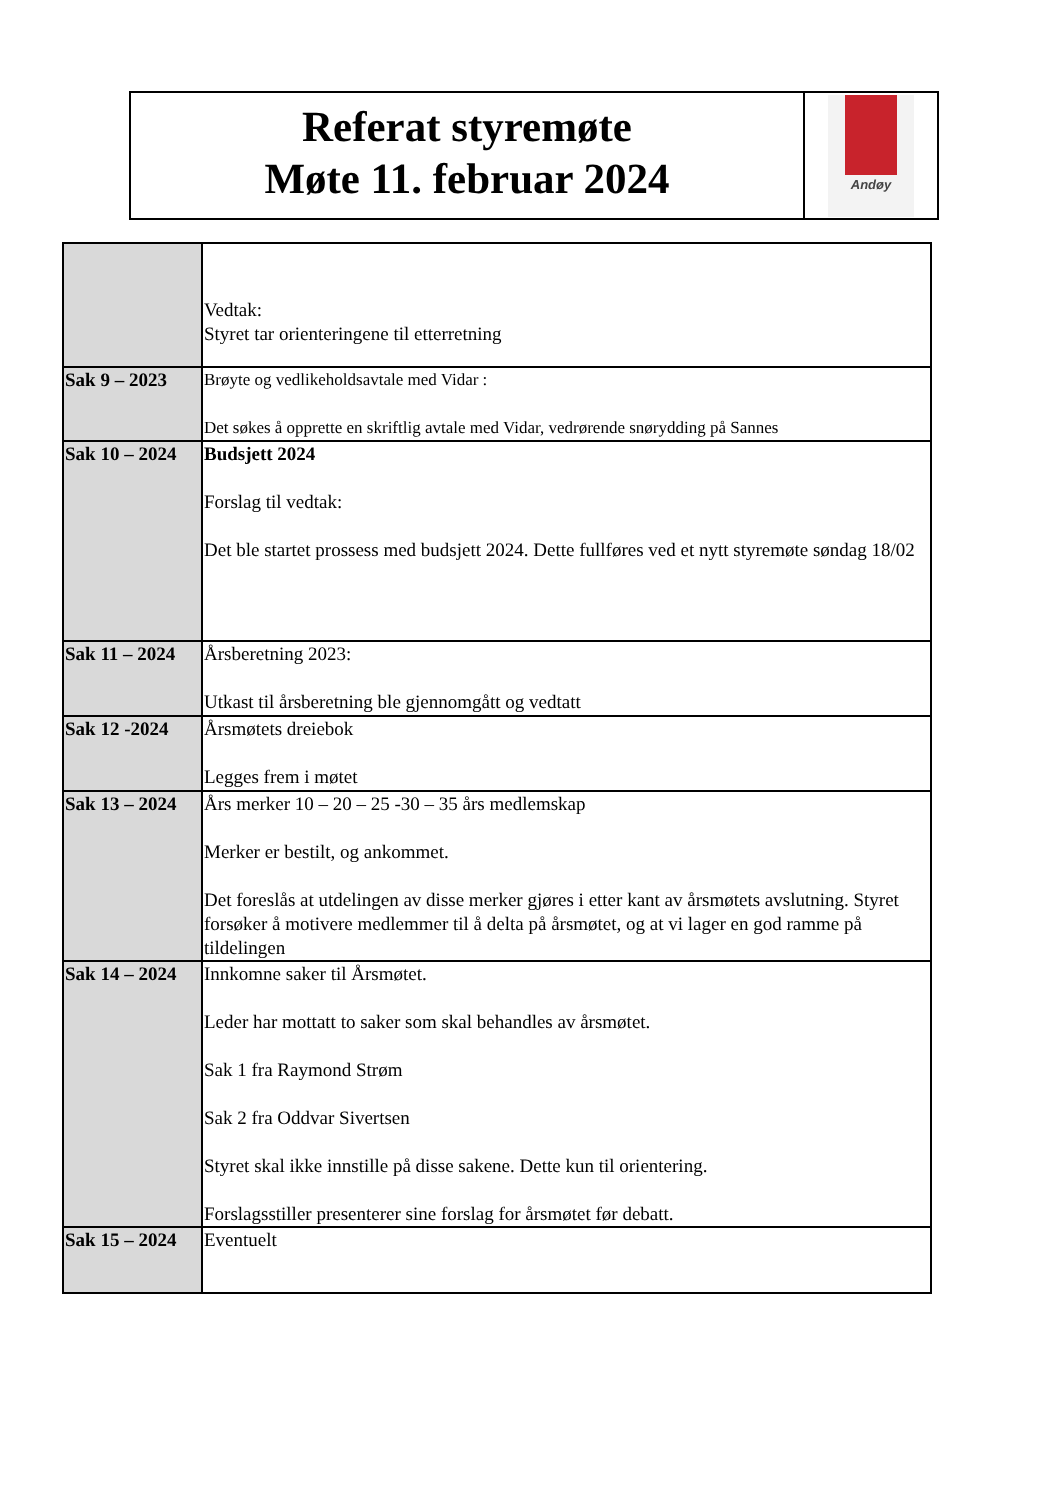Referat styremøte
Møte 11. februar 2024
Andøy
| | Vedtak: Styret tar orienteringene til etterretning |
| Sak 9 – 2023 | Brøyte og vedlikeholdsavtale med Vidar : Det søkes å opprette en skriftlig avtale med Vidar, vedrørende snørydding på Sannes |
| Sak 10 – 2024 | Budsjett 2024 Forslag til vedtak: Det ble startet prossess med budsjett 2024. Dette fullføres ved et nytt styremøte søndag 18/02 |
| Sak 11 – 2024 | Årsberetning 2023: Utkast til årsberetning ble gjennomgått og vedtatt |
| Sak 12 -2024 | Årsmøtets dreiebok Legges frem i møtet |
| Sak 13 – 2024 | Års merker 10 – 20 – 25 -30 – 35 års medlemskap Merker er bestilt, og ankommet. Det foreslås at utdelingen av disse merker gjøres i etter kant av årsmøtets avslutning. Styret forsøker å motivere medlemmer til å delta på årsmøtet, og at vi lager en god ramme på tildelingen |
| Sak 14 – 2024 | Innkomne saker til Årsmøtet. Leder har mottatt to saker som skal behandles av årsmøtet. Sak 1 fra Raymond Strøm Sak 2 fra Oddvar Sivertsen Styret skal ikke innstille på disse sakene. Dette kun til orientering. Forslagsstiller presenterer sine forslag for årsmøtet før debatt. |
| Sak 15 – 2024 | Eventuelt |